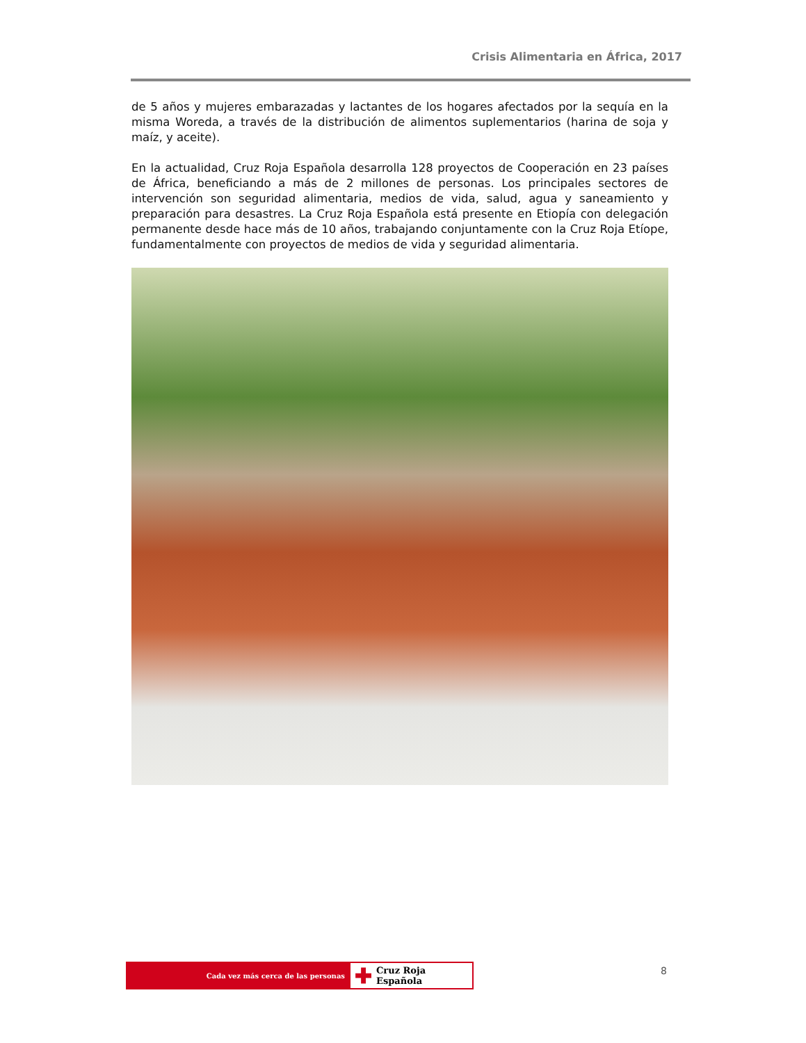Crisis Alimentaria en África, 2017
de 5 años y mujeres embarazadas y lactantes de los hogares afectados por la sequía en la misma Woreda, a través de la distribución de alimentos suplementarios (harina de soja y maíz, y aceite).
En la actualidad, Cruz Roja Española desarrolla 128 proyectos de Cooperación en 23 países de África, beneficiando a más de 2 millones de personas. Los principales sectores de intervención son seguridad alimentaria, medios de vida, salud, agua y saneamiento y preparación para desastres. La Cruz Roja Española está presente en Etiopía con delegación permanente desde hace más de 10 años, trabajando conjuntamente con la Cruz Roja Etíope, fundamentalmente con proyectos de medios de vida y seguridad alimentaria.
Cada vez más cerca de las personas
✚ Cruz Roja Española
8